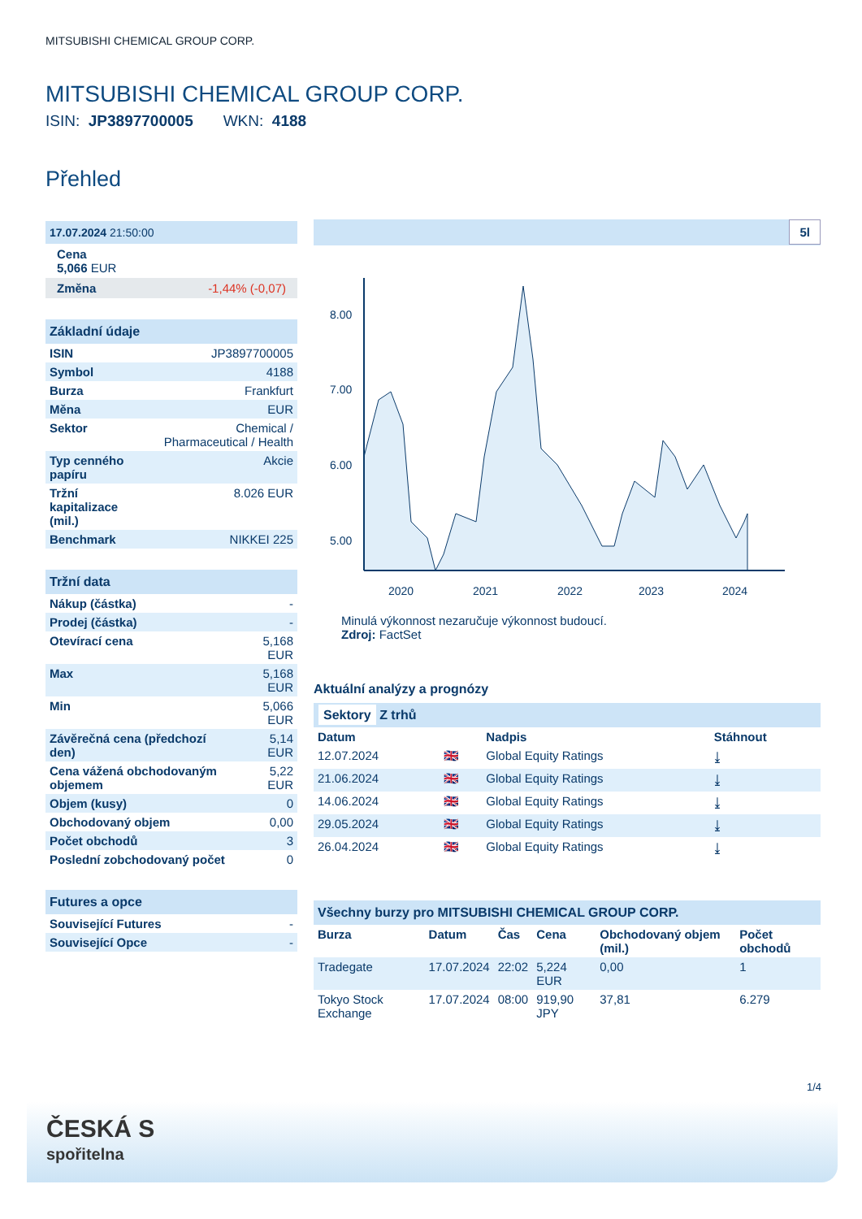MITSUBISHI CHEMICAL GROUP CORP.
MITSUBISHI CHEMICAL GROUP CORP.
ISIN: JP3897700005 WKN: 4188
Přehled
17.07.2024 21:50:00
Cena
5,066 EUR
Změna -1,44% (-0,07)
Základní údaje
| ISIN | JP3897700005 |
| Symbol | 4188 |
| Burza | Frankfurt |
| Měna | EUR |
| Sektor | Chemical / Pharmaceutical / Health |
| Typ cenného papíru | Akcie |
| Tržní kapitalizace (mil.) | 8.026 EUR |
| Benchmark | NIKKEI 225 |
Tržní data
| Nákup (částka) | - |
| Prodej (částka) | - |
| Otevírací cena | 5,168 EUR |
| Max | 5,168 EUR |
| Min | 5,066 EUR |
| Závěrečná cena (předchozí den) | 5,14 EUR |
| Cena vážená obchodovaným objemem | 5,22 EUR |
| Objem (kusy) | 0 |
| Obchodovaný objem | 0,00 |
| Počet obchodů | 3 |
| Poslední zobchodovaný počet | 0 |
Futures a opce
| Související Futures | - |
| Související Opce | - |
5l
8.00
7.00
6.00
5.00
2020
2021
2022
2023
2024
Minulá výkonnost nezaručuje výkonnost budoucí.
Zdroj: FactSet
Aktuální analýzy a prognózy
Sektory Z trhů
| Datum | | Nadpis | Stáhnout |
| --- | --- | --- | --- |
| 12.07.2024 | 🇬🇧 | Global Equity Ratings | ⤓ |
| 21.06.2024 | 🇬🇧 | Global Equity Ratings | ⤓ |
| 14.06.2024 | 🇬🇧 | Global Equity Ratings | ⤓ |
| 29.05.2024 | 🇬🇧 | Global Equity Ratings | ⤓ |
| 26.04.2024 | 🇬🇧 | Global Equity Ratings | ⤓ |
Všechny burzy pro MITSUBISHI CHEMICAL GROUP CORP.
| Burza | Datum | Čas | Cena | Obchodovaný objem (mil.) | Počet obchodů |
| --- | --- | --- | --- | --- | --- |
| Tradegate | 17.07.2024 | 22:02 | 5,224 EUR | 0,00 | 1 |
| Tokyo Stock Exchange | 17.07.2024 | 08:00 | 919,90 JPY | 37,81 | 6.279 |
1/4
ČESKÁ S
spořitelna